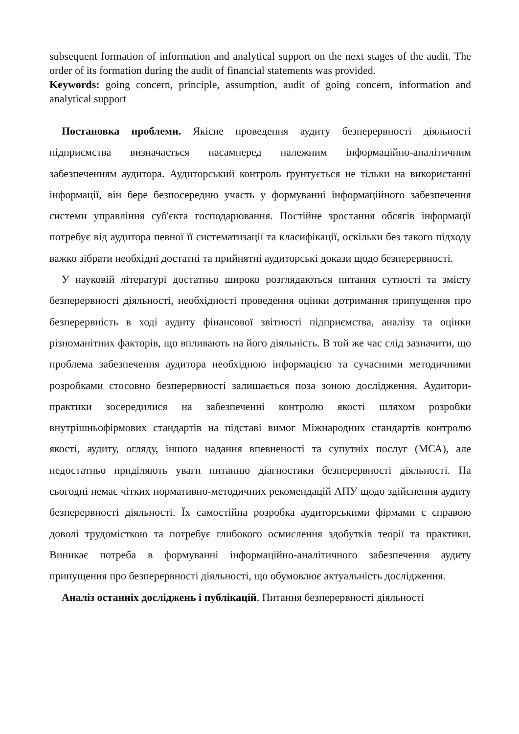subsequent formation of information and analytical support on the next stages of the audit. The order of its formation during the audit of financial statements was provided.
Keywords: going concern, principle, assumption, audit of going concern, information and analytical support
Постановка проблеми. Якісне проведення аудиту безперервності діяльності підприємства визначається насамперед належним інформаційно-аналітичним забезпеченням аудитора. Аудиторський контроль ґрунтується не тільки на використанні інформації, він бере безпосередню участь у формуванні інформаційного забезпечення системи управління суб'єкта господарювання. Постійне зростання обсягів інформації потребує від аудитора певної її систематизації та класифікації, оскільки без такого підходу важко зібрати необхідні достатні та прийнятні аудиторські докази щодо безперервності.
У науковій літературі достатньо широко розглядаються питання сутності та змісту безперервності діяльності, необхідності проведення оцінки дотримання припущення про безперервність в ході аудиту фінансової звітності підприємства, аналізу та оцінки різноманітних факторів, що впливають на його діяльність. В той же час слід зазначити, що проблема забезпечення аудитора необхідною інформацією та сучасними методичними розробками стосовно безперервності залишається поза зоною дослідження. Аудитори-практики зосередилися на забезпеченні контролю якості шляхом розробки внутрішньофірмових стандартів на підставі вимог Міжнародних стандартів контролю якості, аудиту, огляду, іншого надання впевненості та супутніх послуг (МСА), але недостатньо приділяють уваги питанню діагностики безперервності діяльності. На сьогодні немає чітких нормативно-методичних рекомендацій АПУ щодо здійснення аудиту безперервності діяльності. Їх самостійна розробка аудиторськими фірмами є справою доволі трудомісткою та потребує глибокого осмислення здобутків теорії та практики. Виникає потреба в формуванні інформаційно-аналітичного забезпечення аудиту припущення про безперервності діяльності, що обумовлює актуальність дослідження.
Аналіз останніх досліджень і публікацій. Питання безперервності діяльності